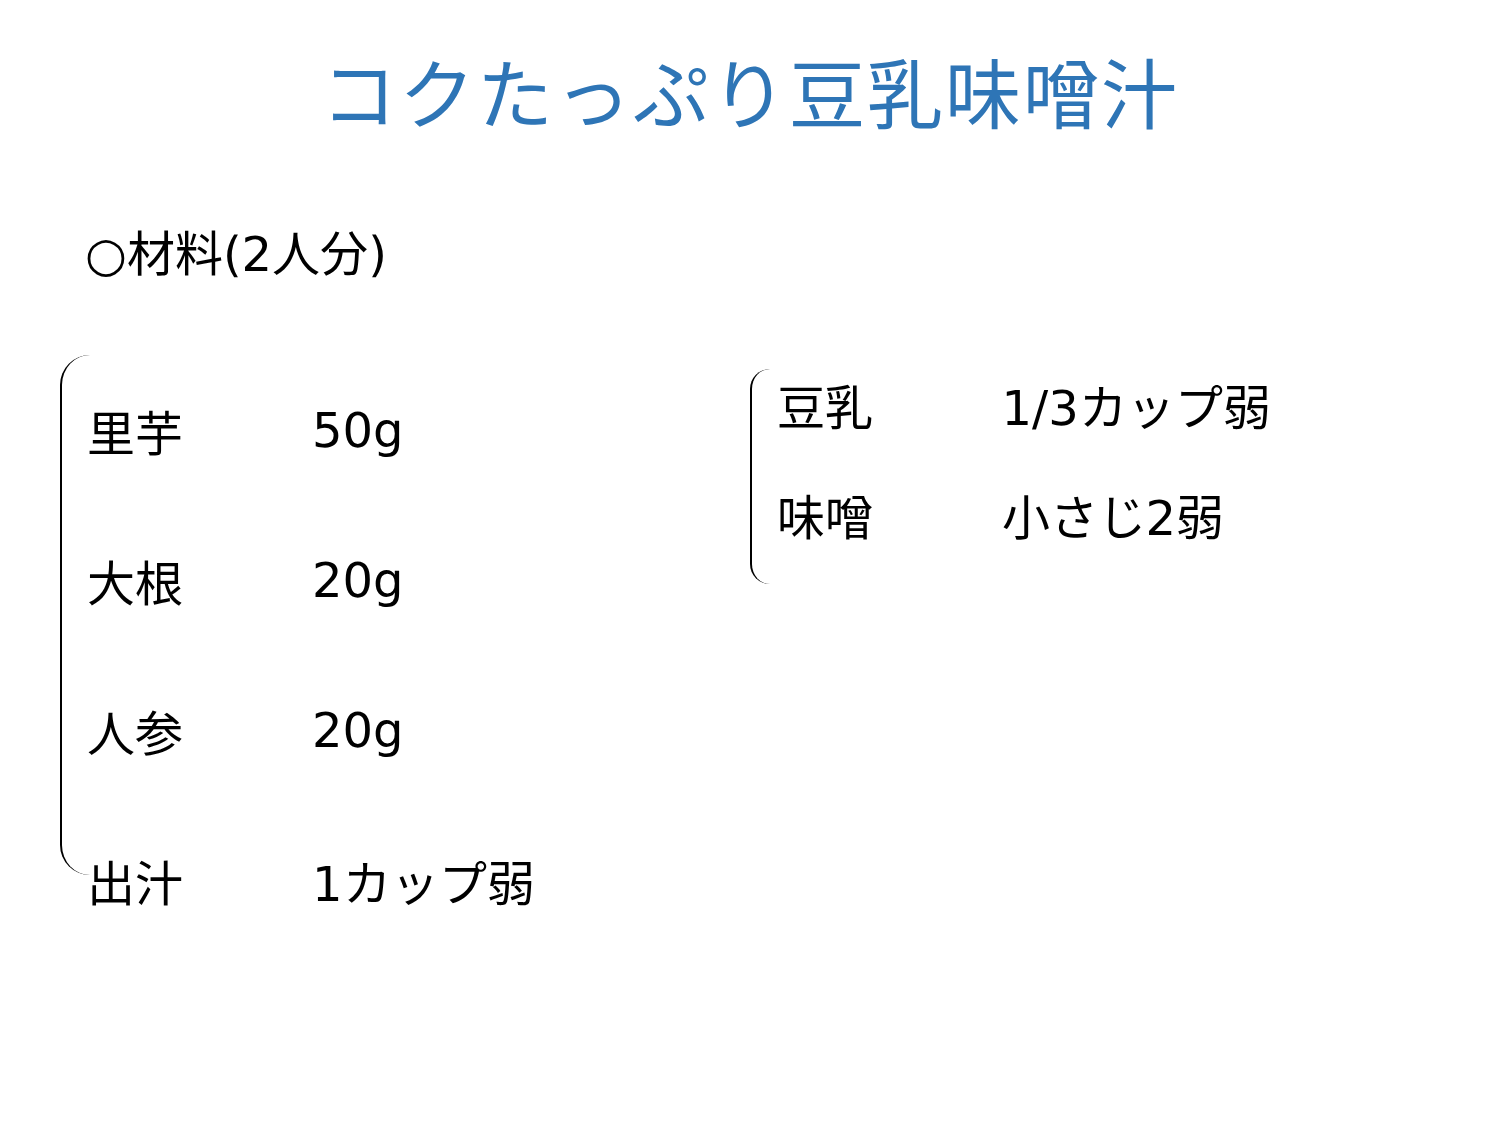コクたっぷり豆乳味噌汁
○材料(2人分)
| 里芋 | 50g |
| 大根 | 20g |
| 人参 | 20g |
| 出汁 | 1カップ弱 |
| 豆乳 | 1/3カップ弱 |
| 味噌 | 小さじ2弱 |